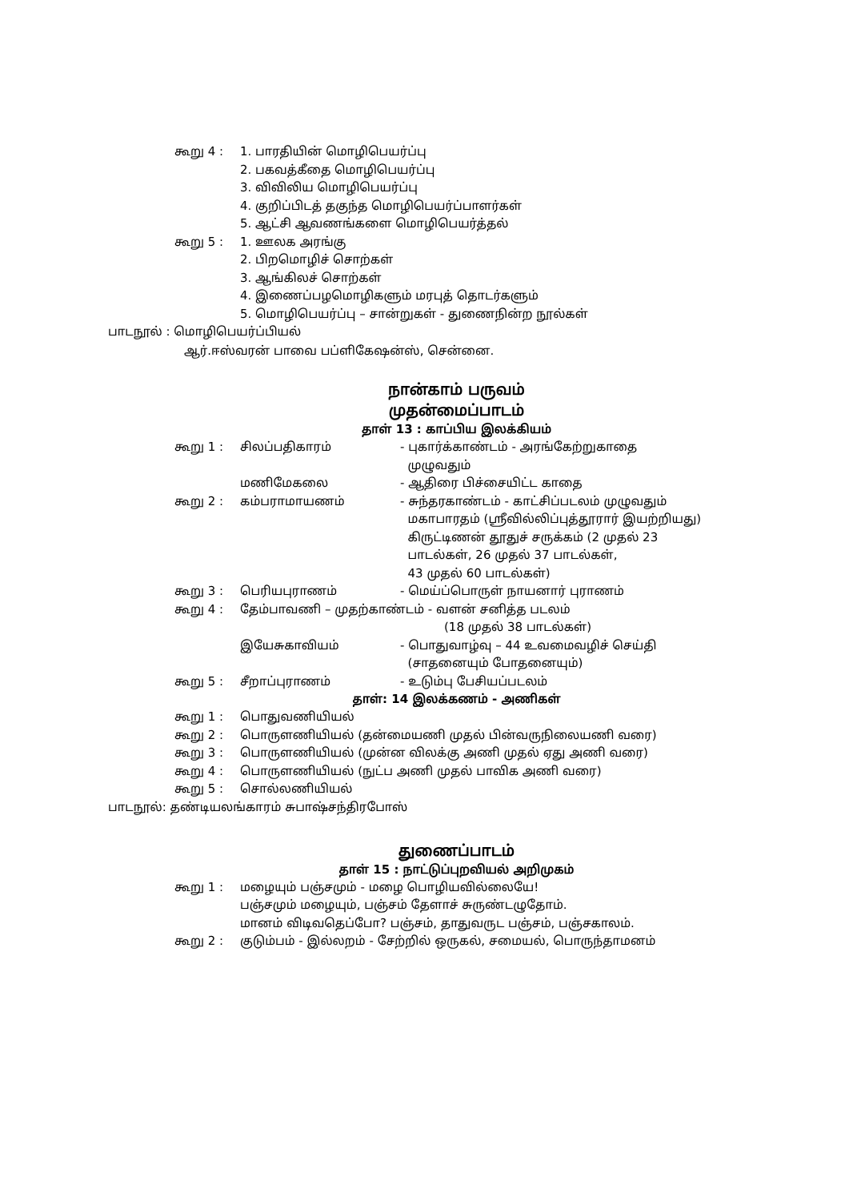கூறு 4 : 1. பாரதியின் மொழிபெயர்ப்பு
2. பகவத்கீதை மொழிபெயர்ப்பு
3. விவிலிய மொழிபெயர்ப்பு
4. குறிப்பிடத் தகுந்த மொழிபெயர்ப்பாளர்கள்
5. ஆட்சி ஆவணங்களை மொழிபெயர்த்தல்
கூறு 5 : 1. ஊலக அரங்கு
2. பிறமொழிச் சொற்கள்
3. ஆங்கிலச் சொற்கள்
4. இணைப்பழமொழிகளும் மரபுத் தொடர்களும்
5. மொழிபெயர்ப்பு – சான்றுகள் - துணைநின்ற நூல்கள்
பாடநூல் : மொழிபெயர்ப்பியல்
ஆர்.ஈஸ்வரன் பாவை பப்ளிகேஷன்ஸ், சென்னை.
நான்காம் பருவம்
முதன்மைப்பாடம்
தாள் 13 : காப்பிய இலக்கியம்
கூறு 1 : சிலப்பதிகாரம் - புகார்க்காண்டம் - அரங்கேற்றுகாதை
முழுவதும்
மணிமேகலை - ஆதிரை பிச்சையிட்ட காதை
கூறு 2 : கம்பராமாயணம் - சுந்தரகாண்டம் - காட்சிப்படலம் முழுவதும்
மகாபாரதம் (ஸ்ரீவில்லிப்புத்தூரார் இயற்றியது)
கிருட்டிணன் தூதுச் சருக்கம் (2 முதல் 23
பாடல்கள், 26 முதல் 37 பாடல்கள்,
43 முதல் 60 பாடல்கள்)
கூறு 3 : பெரியபுராணம் - மெய்ப்பொருள் நாயனார் புராணம்
கூறு 4 : தேம்பாவணி – முதற்காண்டம் - வளன் சனித்த படலம்
(18 முதல் 38 பாடல்கள்)
இயேசுகாவியம் - பொதுவாழ்வு – 44 உவமைவழிச் செய்தி
(சாதனையும் போதனையும்)
கூறு 5 : சீறாப்புராணம் - உடும்பு பேசியப்படலம்
தாள்: 14 இலக்கணம் - அணிகள்
கூறு 1 : பொதுவணியியல்
கூறு 2 : பொருளணியியல் (தன்மையணி முதல் பின்வருநிலையணி வரை)
கூறு 3 : பொருளணியியல் (முன்ன விலக்கு அணி முதல் ஏது அணி வரை)
கூறு 4 : பொருளணியியல் (நுட்ப அணி முதல் பாவிக அணி வரை)
கூறு 5 : சொல்லணியியல்
பாடநூல்: தண்டியலங்காரம் சுபாஷ்சந்திரபோஸ்
துணைப்பாடம்
தாள் 15 : நாட்டுப்புறவியல் அறிமுகம்
கூறு 1 : மழையும் பஞ்சமும் - மழை பொழியவில்லையே!
பஞ்சமும் மழையும், பஞ்சம் தேளாச் சுருண்டழுதோம்.
மானம் விடிவதெப்போ? பஞ்சம், தாதுவருட பஞ்சம், பஞ்சகாலம்.
கூறு 2 : குடும்பம் - இல்லறம் - சேற்றில் ஒருகல், சமையல், பொருந்தாமனம்